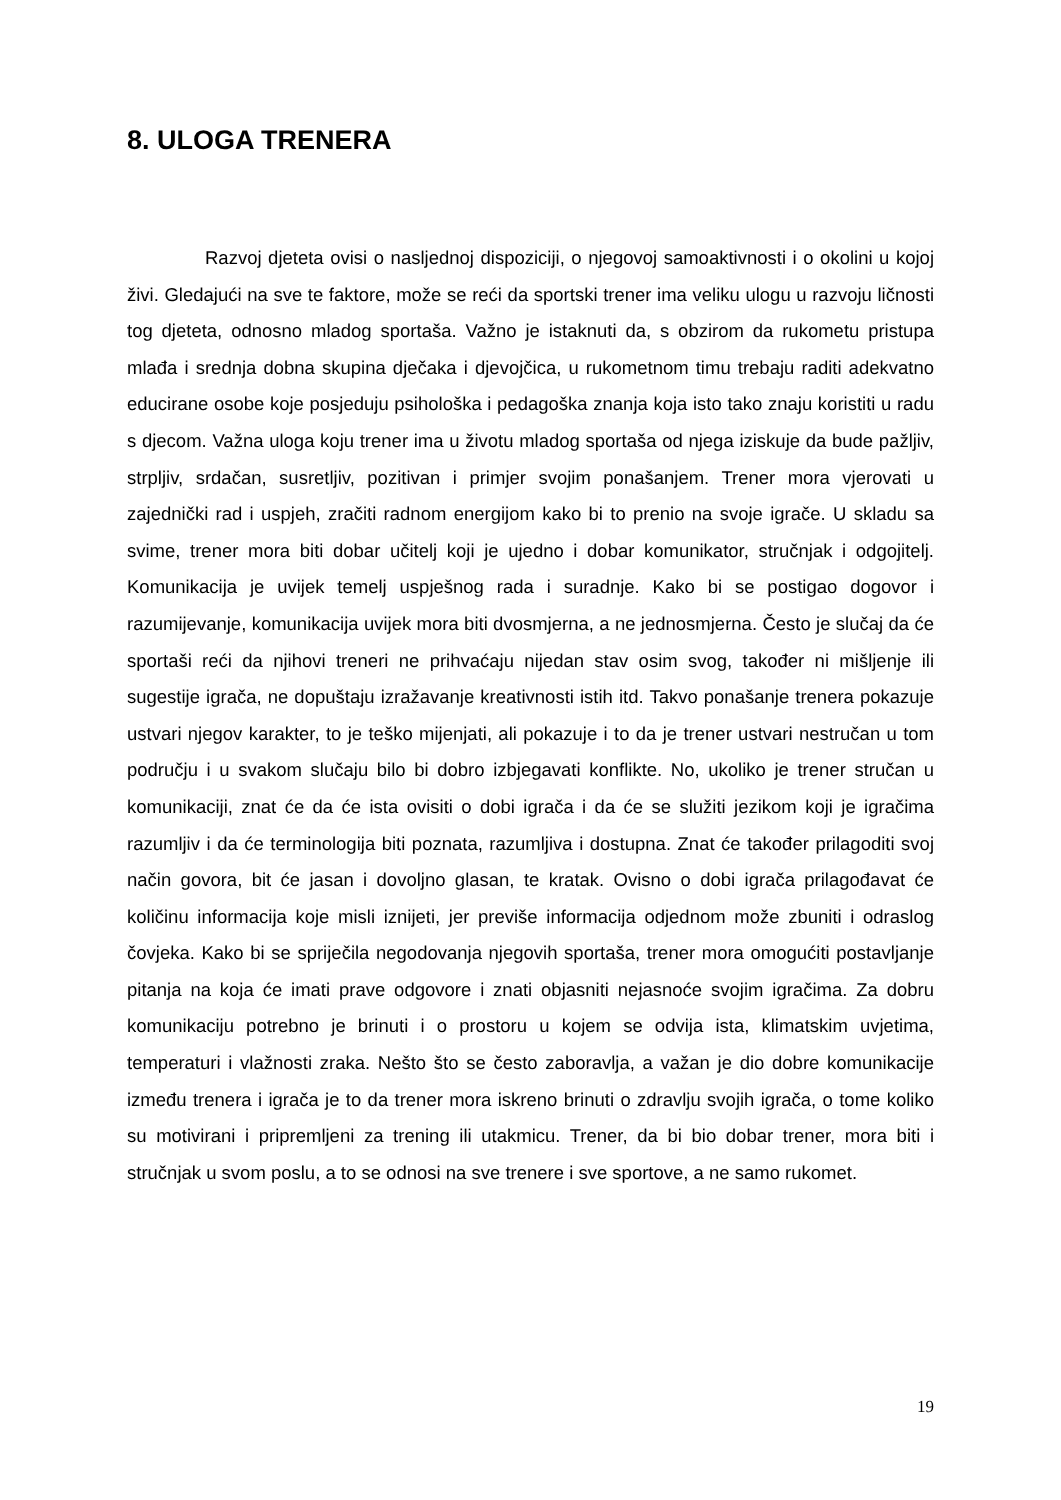8. ULOGA TRENERA
Razvoj djeteta ovisi o nasljednoj dispoziciji, o njegovoj samoaktivnosti i o okolini u kojoj živi. Gledajući na sve te faktore, može se reći da sportski trener ima veliku ulogu u razvoju ličnosti tog djeteta, odnosno mladog sportaša. Važno je istaknuti da, s obzirom da rukometu pristupa mlađa i srednja dobna skupina dječaka i djevojčica, u rukometnom timu trebaju raditi adekvatno educirane osobe koje posjeduju psihološka i pedagoška znanja koja isto tako znaju koristiti u radu s djecom. Važna uloga koju trener ima u životu mladog sportaša od njega iziskuje da bude pažljiv, strpljiv, srdačan, susretljiv, pozitivan i primjer svojim ponašanjem. Trener mora vjerovati u zajednički rad i uspjeh, zračiti radnom energijom kako bi to prenio na svoje igrače. U skladu sa svime, trener mora biti dobar učitelj koji je ujedno i dobar komunikator, stručnjak i odgojitelj. Komunikacija je uvijek temelj uspješnog rada i suradnje. Kako bi se postigao dogovor i razumijevanje, komunikacija uvijek mora biti dvosmjerna, a ne jednosmjerna. Često je slučaj da će sportaši reći da njihovi treneri ne prihvaćaju nijedan stav osim svog, također ni mišljenje ili sugestije igrača, ne dopuštaju izražavanje kreativnosti istih itd. Takvo ponašanje trenera pokazuje ustvari njegov karakter, to je teško mijenjati, ali pokazuje i to da je trener ustvari nestručan u tom području i u svakom slučaju bilo bi dobro izbjegavati konflikte. No, ukoliko je trener stručan u komunikaciji, znat će da će ista ovisiti o dobi igrača i da će se služiti jezikom koji je igračima razumljiv i da će terminologija biti poznata, razumljiva i dostupna. Znat će također prilagoditi svoj način govora, bit će jasan i dovoljno glasan, te kratak. Ovisno o dobi igrača prilagođavat će količinu informacija koje misli iznijeti, jer previše informacija odjednom može zbuniti i odraslog čovjeka. Kako bi se spriječila negodovanja njegovih sportaša, trener mora omogućiti postavljanje pitanja na koja će imati prave odgovore i znati objasniti nejasnoće svojim igračima. Za dobru komunikaciju potrebno je brinuti i o prostoru u kojem se odvija ista, klimatskim uvjetima, temperaturi i vlažnosti zraka. Nešto što se često zaboravlja, a važan je dio dobre komunikacije između trenera i igrača je to da trener mora iskreno brinuti o zdravlju svojih igrača, o tome koliko su motivirani i pripremljeni za trening ili utakmicu. Trener, da bi bio dobar trener, mora biti i stručnjak u svom poslu, a to se odnosi na sve trenere i sve sportove, a ne samo rukomet.
19